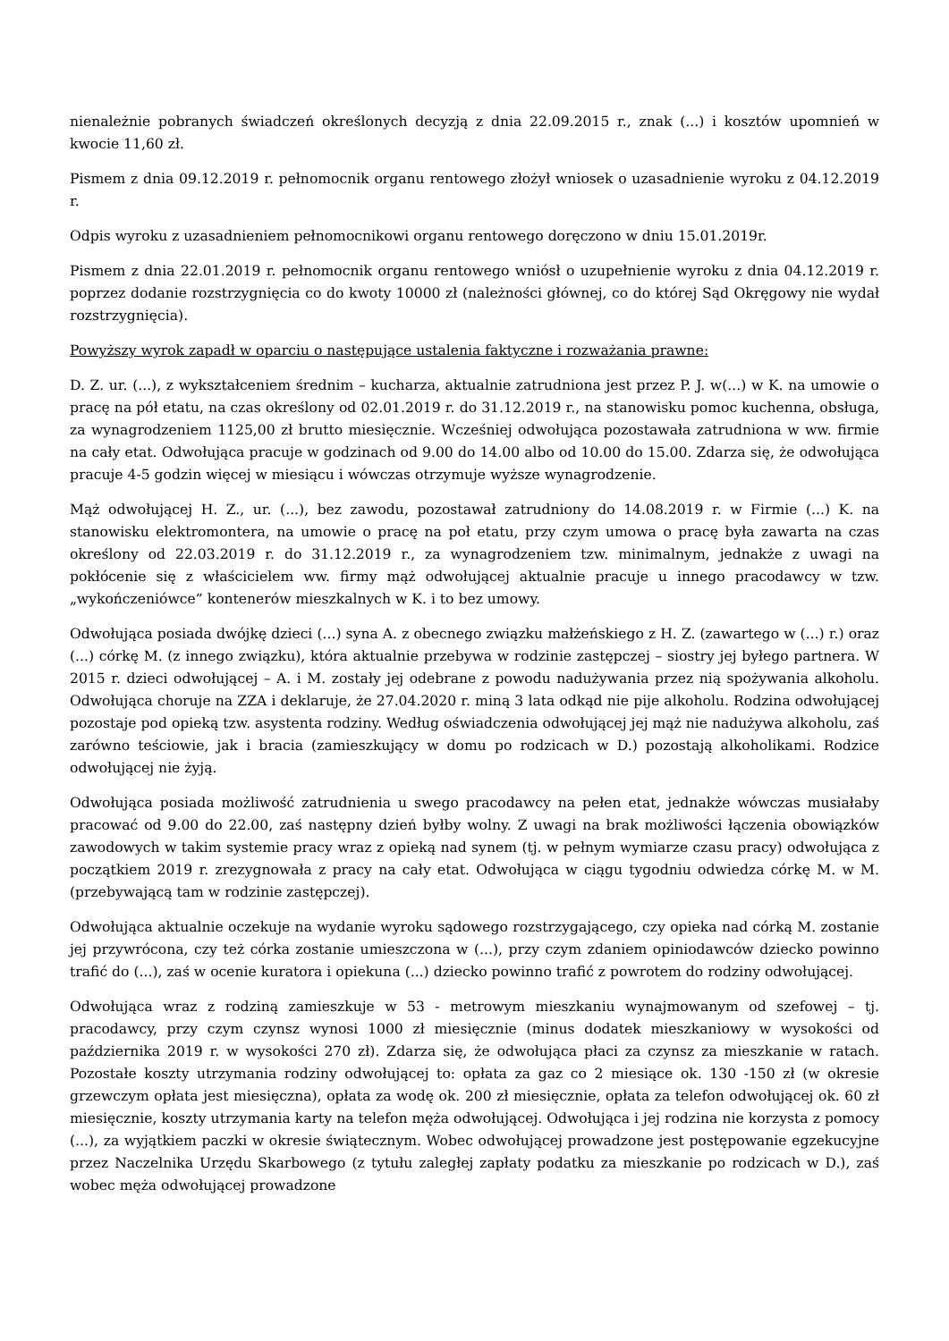nienależnie pobranych świadczeń określonych decyzją z dnia 22.09.2015 r., znak (...) i kosztów upomnień w kwocie 11,60 zł.
Pismem z dnia 09.12.2019 r. pełnomocnik organu rentowego złożył wniosek o uzasadnienie wyroku z 04.12.2019 r.
Odpis wyroku z uzasadnieniem pełnomocnikowi organu rentowego doręczono w dniu 15.01.2019r.
Pismem z dnia 22.01.2019 r. pełnomocnik organu rentowego wniósł o uzupełnienie wyroku z dnia 04.12.2019 r. poprzez dodanie rozstrzygnięcia co do kwoty 10000 zł (należności głównej, co do której Sąd Okręgowy nie wydał rozstrzygnięcia).
Powyższy wyrok zapadł w oparciu o następujące ustalenia faktyczne i rozważania prawne:
D. Z. ur. (...), z wykształceniem średnim – kucharza, aktualnie zatrudniona jest przez P. J. w(...) w K. na umowie o pracę na pół etatu, na czas określony od 02.01.2019 r. do 31.12.2019 r., na stanowisku pomoc kuchenna, obsługa, za wynagrodzeniem 1125,00 zł brutto miesięcznie. Wcześniej odwołująca pozostawała zatrudniona w ww. firmie na cały etat. Odwołująca pracuje w godzinach od 9.00 do 14.00 albo od 10.00 do 15.00. Zdarza się, że odwołująca pracuje 4-5 godzin więcej w miesiącu i wówczas otrzymuje wyższe wynagrodzenie.
Mąż odwołującej H. Z., ur. (...), bez zawodu, pozostawał zatrudniony do 14.08.2019 r. w Firmie (...) K. na stanowisku elektromontera, na umowie o pracę na poł etatu, przy czym umowa o pracę była zawarta na czas określony od 22.03.2019 r. do 31.12.2019 r., za wynagrodzeniem tzw. minimalnym, jednakże z uwagi na pokłócenie się z właścicielem ww. firmy mąż odwołującej aktualnie pracuje u innego pracodawcy w tzw. „wykończeniówce” kontenerów mieszkalnych w K. i to bez umowy.
Odwołująca posiada dwójkę dzieci (...) syna A. z obecnego związku małżeńskiego z H. Z. (zawartego w (...) r.) oraz (...) córkę M. (z innego związku), która aktualnie przebywa w rodzinie zastępczej – siostry jej byłego partnera. W 2015 r. dzieci odwołującej – A. i M. zostały jej odebrane z powodu nadużywania przez nią spożywania alkoholu. Odwołująca choruje na ZZA i deklaruje, że 27.04.2020 r. miną 3 lata odkąd nie pije alkoholu. Rodzina odwołującej pozostaje pod opieką tzw. asystenta rodziny. Według oświadczenia odwołującej jej mąż nie nadużywa alkoholu, zaś zarówno teściowie, jak i bracia (zamieszkujący w domu po rodzicach w D.) pozostają alkoholikami. Rodzice odwołującej nie żyją.
Odwołująca posiada możliwość zatrudnienia u swego pracodawcy na pełen etat, jednakże wówczas musiałaby pracować od 9.00 do 22.00, zaś następny dzień byłby wolny. Z uwagi na brak możliwości łączenia obowiązków zawodowych w takim systemie pracy wraz z opieką nad synem (tj. w pełnym wymiarze czasu pracy) odwołująca z początkiem 2019 r. zrezygnowała z pracy na cały etat. Odwołująca w ciągu tygodniu odwiedza córkę M. w M. (przebywającą tam w rodzinie zastępczej).
Odwołująca aktualnie oczekuje na wydanie wyroku sądowego rozstrzygającego, czy opieka nad córką M. zostanie jej przywrócona, czy też córka zostanie umieszczona w (...), przy czym zdaniem opiniodawców dziecko powinno trafić do (...), zaś w ocenie kuratora i opiekuna (...) dziecko powinno trafić z powrotem do rodziny odwołującej.
Odwołująca wraz z rodziną zamieszkuje w 53 - metrowym mieszkaniu wynajmowanym od szefowej – tj. pracodawcy, przy czym czynsz wynosi 1000 zł miesięcznie (minus dodatek mieszkaniowy w wysokości od października 2019 r. w wysokości 270 zł). Zdarza się, że odwołująca płaci za czynsz za mieszkanie w ratach. Pozostałe koszty utrzymania rodziny odwołującej to: opłata za gaz co 2 miesiące ok. 130 -150 zł (w okresie grzewczym opłata jest miesięczna), opłata za wodę ok. 200 zł miesięcznie, opłata za telefon odwołującej ok. 60 zł miesięcznie, koszty utrzymania karty na telefon męża odwołującej. Odwołująca i jej rodzina nie korzysta z pomocy (...), za wyjątkiem paczki w okresie świątecznym. Wobec odwołującej prowadzone jest postępowanie egzekucyjne przez Naczelnika Urzędu Skarbowego (z tytułu zaległej zapłaty podatku za mieszkanie po rodzicach w D.), zaś wobec męża odwołującej prowadzone